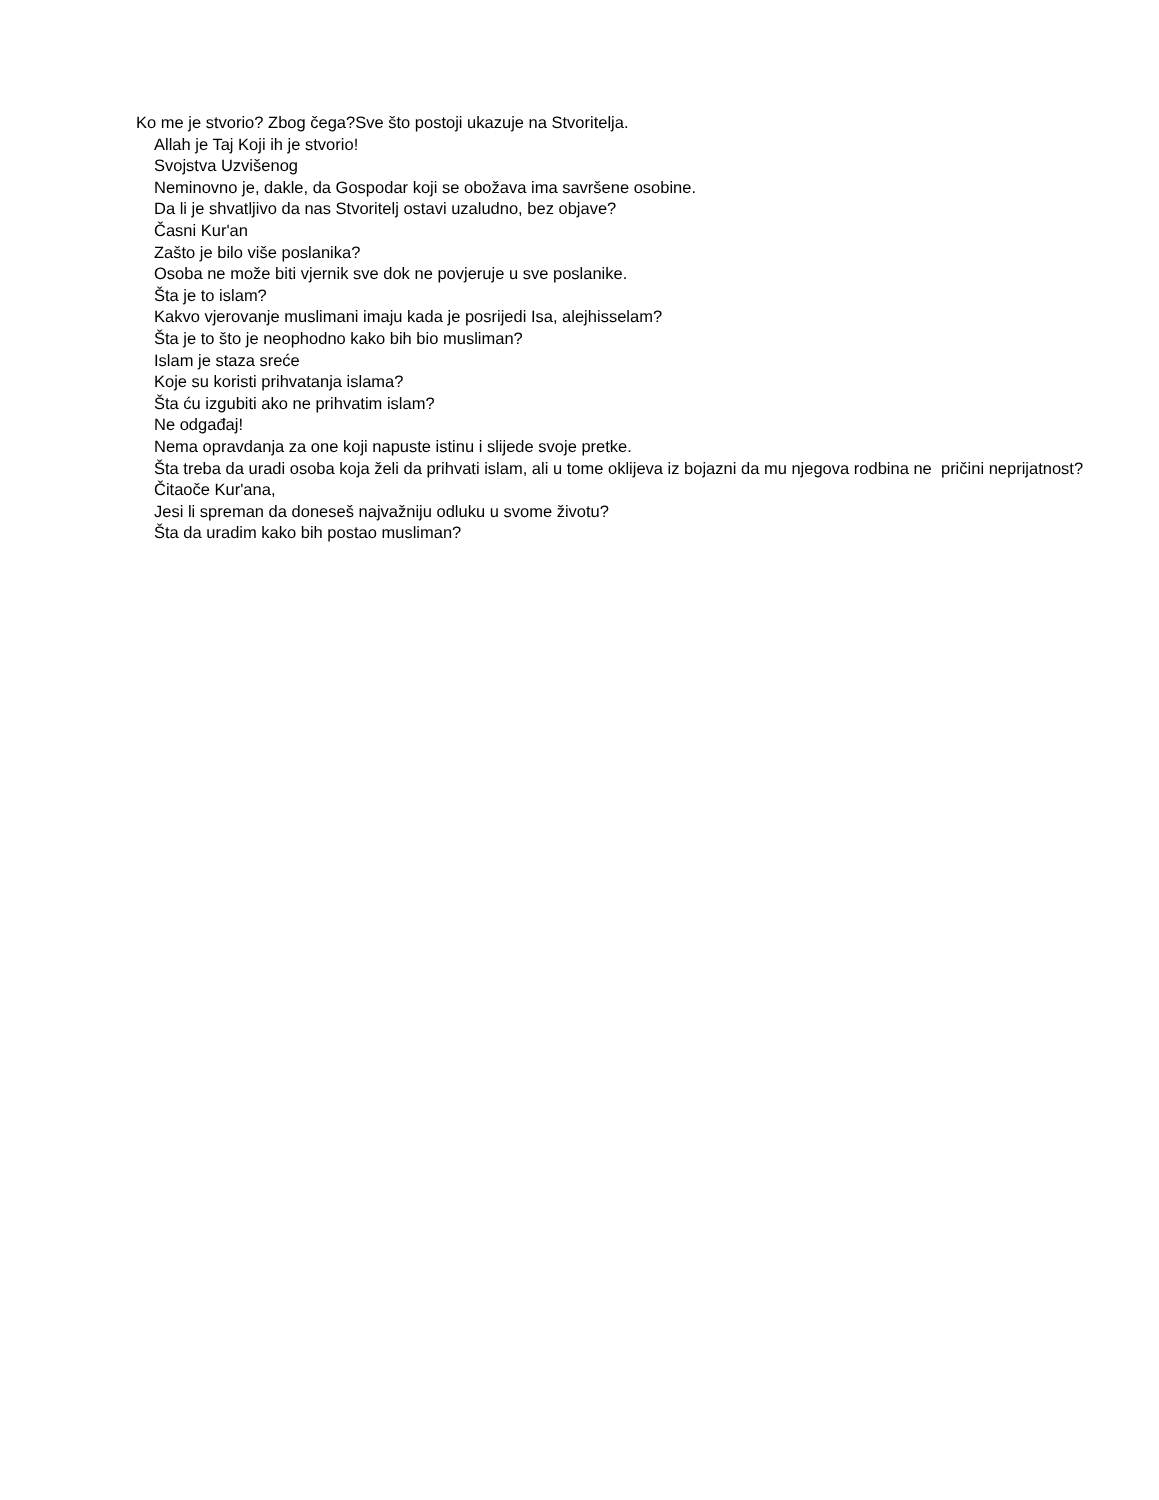Ko me je stvorio? Zbog čega?Sve što postoji ukazuje na Stvoritelja.
Allah je Taj Koji ih je stvorio!
Svojstva Uzvišenog
Neminovno je, dakle, da Gospodar koji se obožava ima savršene osobine.
Da li je shvatljivo da nas Stvoritelj ostavi uzaludno, bez objave?
Časni Kur'an
Zašto je bilo više poslanika?
Osoba ne može biti vjernik sve dok ne povjeruje u sve poslanike.
Šta je to islam?
Kakvo vjerovanje muslimani imaju kada je posrijedi Isa, alejhisselam?
Šta je to što je neophodno kako bih bio musliman?
Islam je staza sreće
Koje su koristi prihvatanja islama?
Šta ću izgubiti ako ne prihvatim islam?
Ne odgađaj!
Nema opravdanja za one koji napuste istinu i slijede svoje pretke.
Šta treba da uradi osoba koja želi da prihvati islam, ali u tome oklijeva iz bojazni da mu njegova rodbina ne pričini neprijatnost?
Čitaoče Kur'ana,
Jesi li spreman da doneseš najvažniju odluku u svome životu?
Šta da uradim kako bih postao musliman?